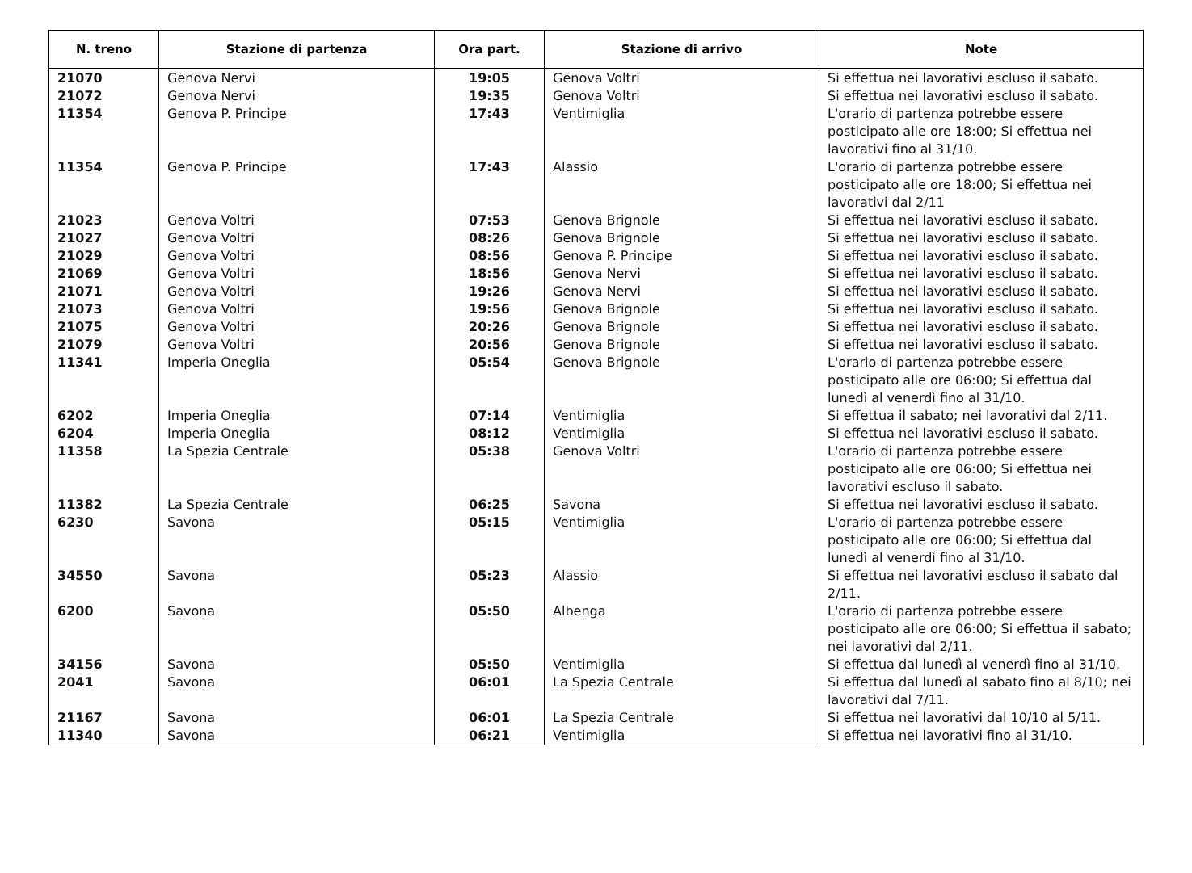| N. treno | Stazione di partenza | Ora part. | Stazione di arrivo | Note |
| --- | --- | --- | --- | --- |
| 21070 | Genova Nervi | 19:05 | Genova Voltri | Si effettua nei lavorativi escluso il sabato. |
| 21072 | Genova Nervi | 19:35 | Genova Voltri | Si effettua nei lavorativi escluso il sabato. |
| 11354 | Genova P. Principe | 17:43 | Ventimiglia | L'orario di partenza potrebbe essere posticipato alle ore 18:00; Si effettua nei lavorativi fino al 31/10. |
| 11354 | Genova P. Principe | 17:43 | Alassio | L'orario di partenza potrebbe essere posticipato alle ore 18:00; Si effettua nei lavorativi dal 2/11 |
| 21023 | Genova Voltri | 07:53 | Genova Brignole | Si effettua nei lavorativi escluso il sabato. |
| 21027 | Genova Voltri | 08:26 | Genova Brignole | Si effettua nei lavorativi escluso il sabato. |
| 21029 | Genova Voltri | 08:56 | Genova P. Principe | Si effettua nei lavorativi escluso il sabato. |
| 21069 | Genova Voltri | 18:56 | Genova Nervi | Si effettua nei lavorativi escluso il sabato. |
| 21071 | Genova Voltri | 19:26 | Genova Nervi | Si effettua nei lavorativi escluso il sabato. |
| 21073 | Genova Voltri | 19:56 | Genova Brignole | Si effettua nei lavorativi escluso il sabato. |
| 21075 | Genova Voltri | 20:26 | Genova Brignole | Si effettua nei lavorativi escluso il sabato. |
| 21079 | Genova Voltri | 20:56 | Genova Brignole | Si effettua nei lavorativi escluso il sabato. |
| 11341 | Imperia Oneglia | 05:54 | Genova Brignole | L'orario di partenza potrebbe essere posticipato alle ore 06:00; Si effettua dal lunedì al venerdì fino al 31/10. |
| 6202 | Imperia Oneglia | 07:14 | Ventimiglia | Si effettua il sabato; nei lavorativi dal 2/11. |
| 6204 | Imperia Oneglia | 08:12 | Ventimiglia | Si effettua nei lavorativi escluso il sabato. |
| 11358 | La Spezia Centrale | 05:38 | Genova Voltri | L'orario di partenza potrebbe essere posticipato alle ore 06:00; Si effettua nei lavorativi escluso il sabato. |
| 11382 | La Spezia Centrale | 06:25 | Savona | Si effettua nei lavorativi escluso il sabato. |
| 6230 | Savona | 05:15 | Ventimiglia | L'orario di partenza potrebbe essere posticipato alle ore 06:00; Si effettua dal lunedì al venerdì fino al 31/10. |
| 34550 | Savona | 05:23 | Alassio | Si effettua nei lavorativi escluso il sabato dal 2/11. |
| 6200 | Savona | 05:50 | Albenga | L'orario di partenza potrebbe essere posticipato alle ore 06:00; Si effettua il sabato; nei lavorativi dal 2/11. |
| 34156 | Savona | 05:50 | Ventimiglia | Si effettua dal lunedì al venerdì fino al 31/10. |
| 2041 | Savona | 06:01 | La Spezia Centrale | Si effettua dal lunedì al sabato fino al 8/10; nei lavorativi dal 7/11. |
| 21167 | Savona | 06:01 | La Spezia Centrale | Si effettua nei lavorativi dal 10/10 al 5/11. |
| 11340 | Savona | 06:21 | Ventimiglia | Si effettua nei lavorativi fino al 31/10. |